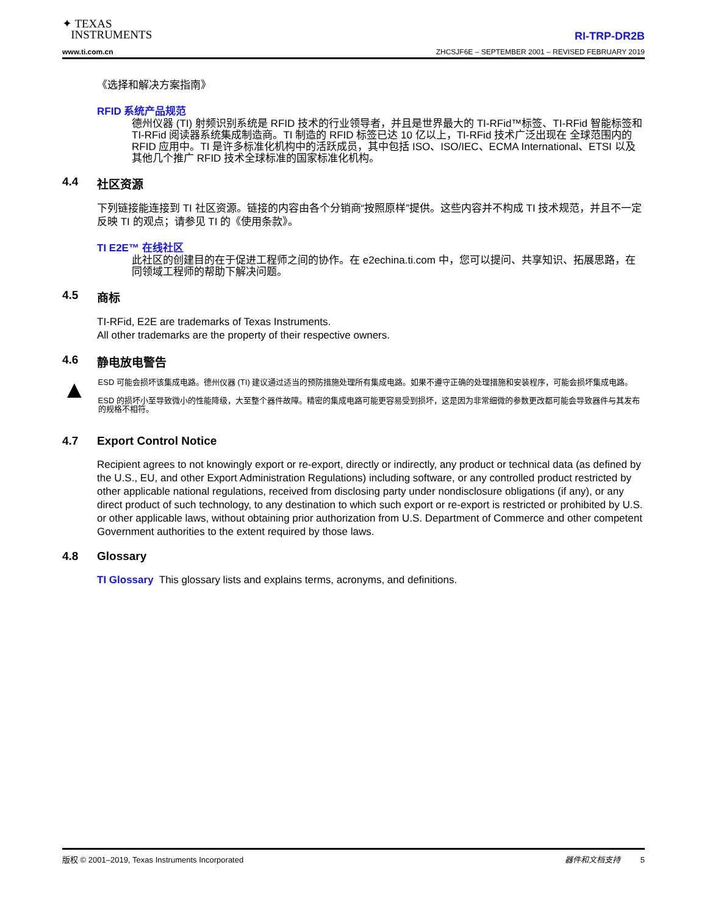✦ TEXAS
INSTRUMENTS
www.ti.com.cn
RI-TRP-DR2B
ZHCSJF6E – SEPTEMBER 2001 – REVISED FEBRUARY 2019
《选择和解决方案指南》
RFID 系统产品规范
德州仪器 (TI) 射频识别系统是 RFID 技术的行业领导者，并且是世界最大的 TI-RFid™标签、TI-RFid 智能标签和 TI-RFid 阅读器系统集成制造商。TI 制造的 RFID 标签已达 10 亿以上，TI-RFid 技术广泛出现在 全球范围内的 RFID 应用中。TI 是许多标准化机构中的活跃成员，其中包括 ISO、ISO/IEC、ECMA International、ETSI 以及其他几个推广 RFID 技术全球标准的国家标准化机构。
4.4 社区资源
下列链接能连接到 TI 社区资源。链接的内容由各个分销商“按照原样”提供。这些内容并不构成 TI 技术规范，并且不一定反映 TI 的观点；请参见 TI 的《使用条款》。
TI E2E™ 在线社区
此社区的创建目的在于促进工程师之间的协作。在 e2echina.ti.com 中，您可以提问、共享知识、拓展思路，在同领域工程师的帮助下解决问题。
4.5 商标
TI-RFid, E2E are trademarks of Texas Instruments.
All other trademarks are the property of their respective owners.
4.6 静电放电警告
▲
ESD 可能会损坏该集成电路。德州仪器 (TI) 建议通过适当的预防措施处理所有集成电路。如果不遵守正确的处理措施和安装程序，可能会损坏集成电路。
ESD 的损坏小至导致微小的性能降级，大至整个器件故障。精密的集成电路可能更容易受到损坏，这是因为非常细微的参数更改都可能会导致器件与其发布的规格不相符。
4.7 Export Control Notice
Recipient agrees to not knowingly export or re-export, directly or indirectly, any product or technical data (as defined by the U.S., EU, and other Export Administration Regulations) including software, or any controlled product restricted by other applicable national regulations, received from disclosing party under nondisclosure obligations (if any), or any direct product of such technology, to any destination to which such export or re-export is restricted or prohibited by U.S. or other applicable laws, without obtaining prior authorization from U.S. Department of Commerce and other competent Government authorities to the extent required by those laws.
4.8 Glossary
TI Glossary This glossary lists and explains terms, acronyms, and definitions.
版权 © 2001–2019, Texas Instruments Incorporated 器件和文档支持 5